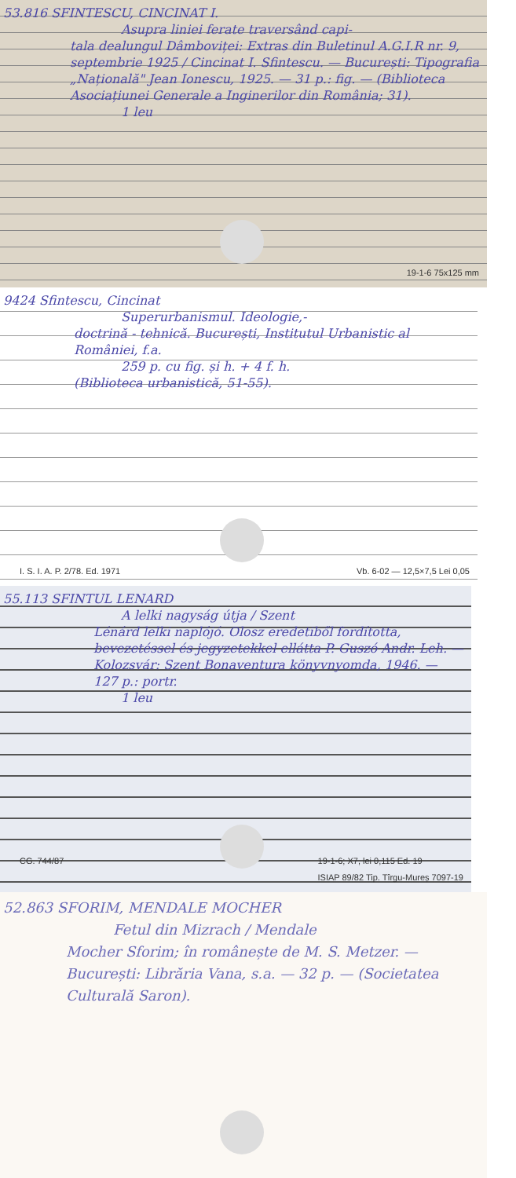53.816 SFINTESCU, CINCINAT I.
Asupra liniei ferate traversând capi-
tala dealungul Dâmboviței: Extras din Buletinul A.G.I.R nr. 9, septembrie 1925 / Cincinat I. Sfintescu. — București: Tipografia „Națională" Jean Ionescu, 1925. — 31 p.: fig. — (Biblioteca Asociațiunei Generale a Inginerilor din România; 31).
1 leu
19-1-6 75x125 mm
9424 Sfintescu, Cincinat
Superurbanismul. Ideologie,-
doctrină - tehnică. București, Institutul Urbanistic al României, f.a.
259 p. cu fig. și h. + 4 f. h.
(Biblioteca urbanistică, 51-55).
I. S. I. A. P. 2/78. Ed. 1971 Vb. 6-02 — 12,5×7,5 Lei 0,05
55.113 SFINTUL LENARD
A lelki nagyság útja / Szent
Lénárd lelki naplójó. Olosz eredetiből fordította, bevezetéssel és jegyzetekkel ellátta P. Guszó Andr. Leh. — Kolozsvár: Szent Bonaventura könyvnyomda, 1946. — 127 p.: portr.
1 leu
CG. 744/87 19-1-6; X7, lei 0,115 Ed. 19
ISIAP 89/82 Tip. Tîrgu-Mureș 7097-19
52.863 SFORIM, MENDALE MOCHER
Fetul din Mizrach / Mendale
Mocher Sforim; în românește de M. S. Metzer. — București: Librăria Vana, s.a. — 32 p. — (Societatea Culturală Saron).